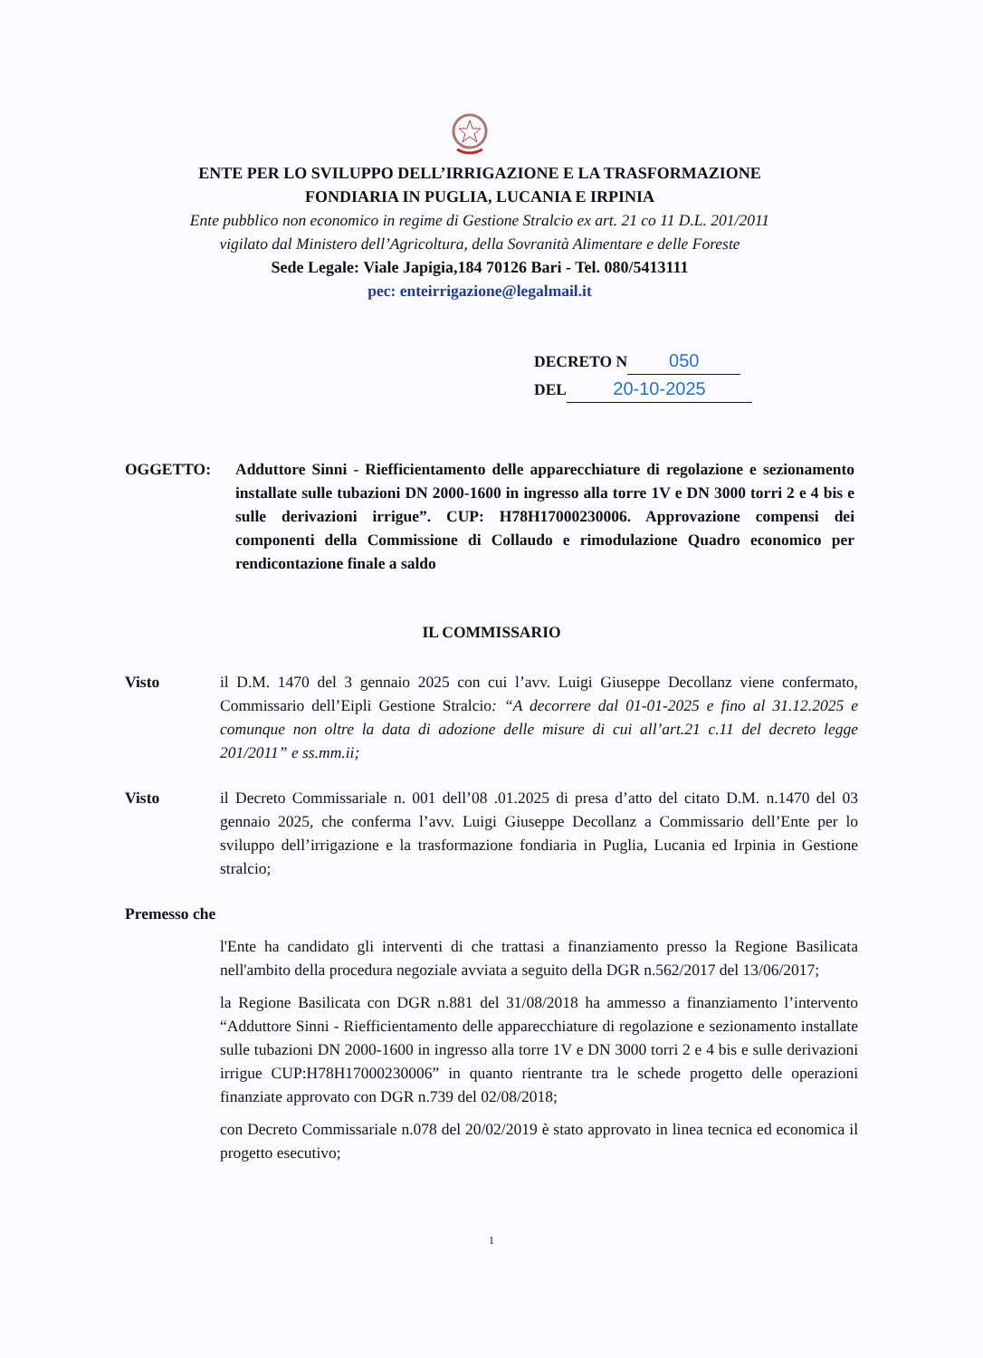ENTE PER LO SVILUPPO DELL’IRRIGAZIONE E LA TRASFORMAZIONE
FONDIARIA IN PUGLIA, LUCANIA E IRPINIA
Ente pubblico non economico in regime di Gestione Stralcio ex art. 21 co 11 D.L. 201/2011
vigilato dal Ministero dell’Agricoltura, della Sovranità Alimentare e delle Foreste
Sede Legale: Viale Japigia,184 70126 Bari - Tel. 080/5413111
pec: enteirrigazione@legalmail.it
DECRETO N 050
DEL 20-10-2025
OGGETTO: Adduttore Sinni - Riefficientamento delle apparecchiature di regolazione e sezionamento installate sulle tubazioni DN 2000-1600 in ingresso alla torre 1V e DN 3000 torri 2 e 4 bis e sulle derivazioni irrigue”. CUP: H78H17000230006. Approvazione compensi dei componenti della Commissione di Collaudo e rimodulazione Quadro economico per rendicontazione finale a saldo
IL COMMISSARIO
Visto il D.M. 1470 del 3 gennaio 2025 con cui l’avv. Luigi Giuseppe Decollanz viene confermato, Commissario dell’Eipli Gestione Stralcio: “A decorrere dal 01-01-2025 e fino al 31.12.2025 e comunque non oltre la data di adozione delle misure di cui all’art.21 c.11 del decreto legge 201/2011” e ss.mm.ii;
Visto il Decreto Commissariale n. 001 dell’08 .01.2025 di presa d’atto del citato D.M. n.1470 del 03 gennaio 2025, che conferma l’avv. Luigi Giuseppe Decollanz a Commissario dell’Ente per lo sviluppo dell’irrigazione e la trasformazione fondiaria in Puglia, Lucania ed Irpinia in Gestione stralcio;
Premesso che
l'Ente ha candidato gli interventi di che trattasi a finanziamento presso la Regione Basilicata nell'ambito della procedura negoziale avviata a seguito della DGR n.562/2017 del 13/06/2017;
la Regione Basilicata con DGR n.881 del 31/08/2018 ha ammesso a finanziamento l’intervento “Adduttore Sinni - Riefficientamento delle apparecchiature di regolazione e sezionamento installate sulle tubazioni DN 2000-1600 in ingresso alla torre 1V e DN 3000 torri 2 e 4 bis e sulle derivazioni irrigue CUP:H78H17000230006” in quanto rientrante tra le schede progetto delle operazioni finanziate approvato con DGR n.739 del 02/08/2018;
con Decreto Commissariale n.078 del 20/02/2019 è stato approvato in linea tecnica ed economica il progetto esecutivo;
1